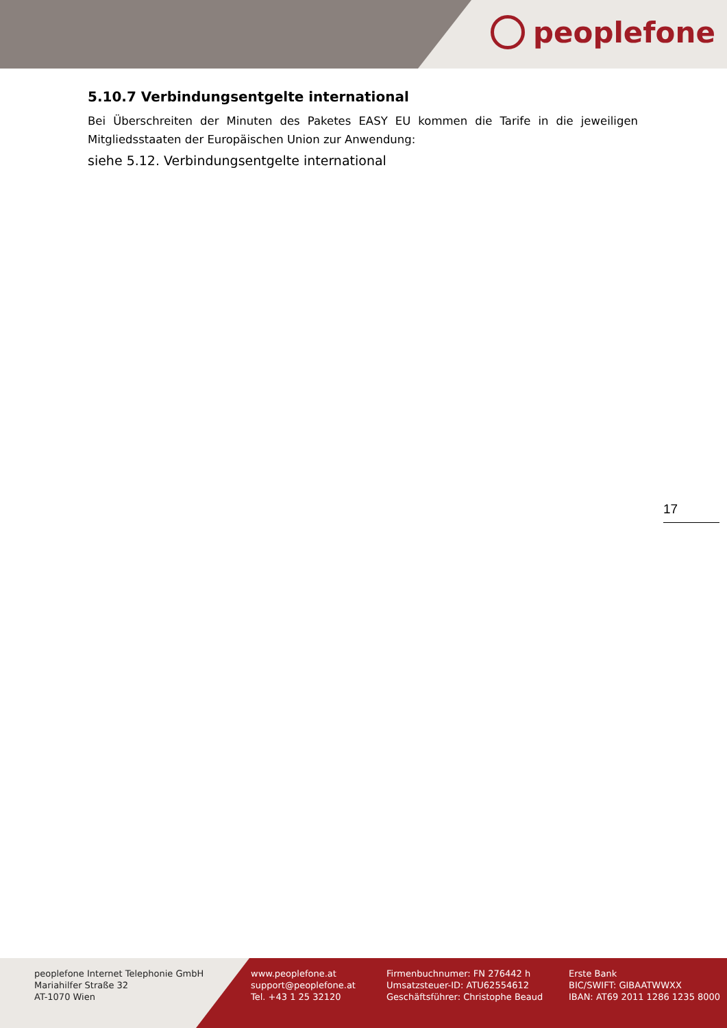peoplefone
5.10.7 Verbindungsentgelte international
Bei Überschreiten der Minuten des Paketes EASY EU kommen die Tarife in die jeweiligen Mitgliedsstaaten der Europäischen Union zur Anwendung:
siehe 5.12. Verbindungsentgelte international
17
peoplefone Internet Telephonie GmbH
Mariahilfer Straße 32
AT-1070 Wien
www.peoplefone.at
support@peoplefone.at
Tel. +43 1 25 32120
Firmenbuchnumer: FN 276442 h
Umsatzsteuer-ID: ATU62554612
Geschäftsführer: Christophe Beaud
Erste Bank
BIC/SWIFT: GIBAATWWXX
IBAN: AT69 2011 1286 1235 8000